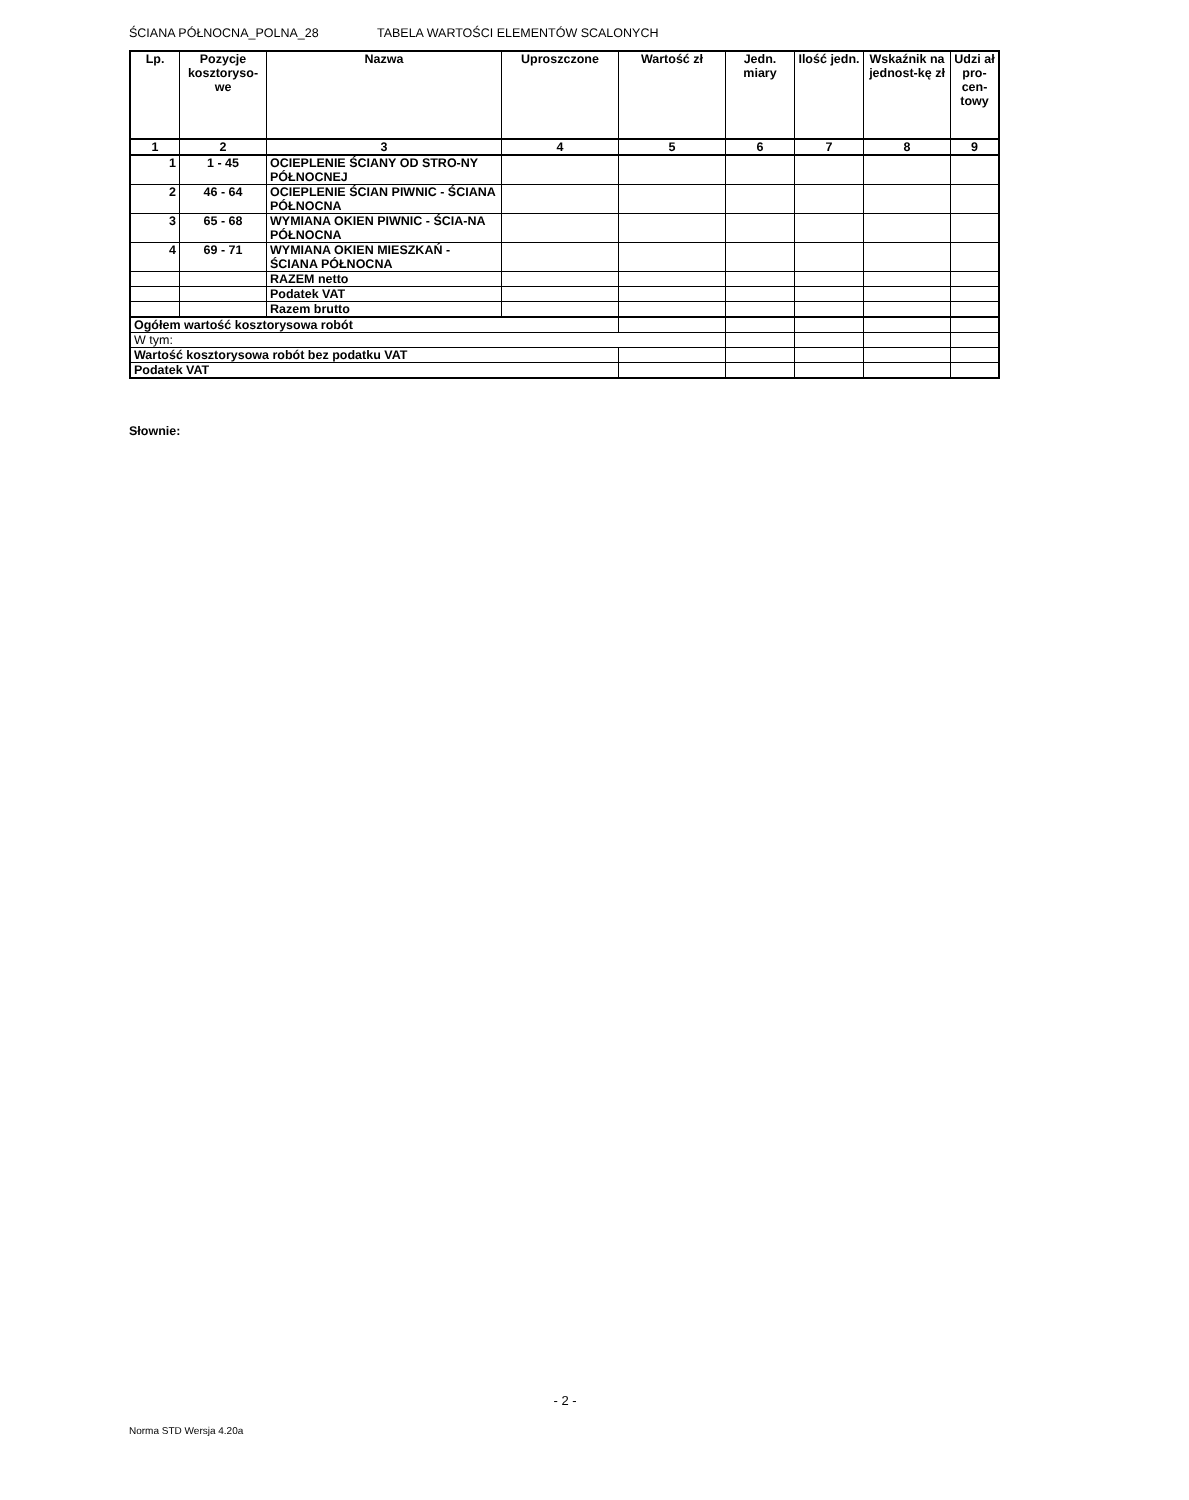ŚCIANA PÓŁNOCNA_POLNA_28 TABELA WARTOŚCI ELEMENTÓW SCALONYCH
| Lp. | Pozycje kosztoryso-we | Nazwa | Uproszczone | Wartość zł | Jedn. miary | Ilość jedn. | Wskaźnik na jednost-kę zł | Udzi ał pro-cen-towy |
| --- | --- | --- | --- | --- | --- | --- | --- | --- |
| 1 | 2 | 3 | 4 | 5 | 6 | 7 | 8 | 9 |
| 1 | 1 - 45 | OCIEPLENIE ŚCIANY OD STRO-NY PÓŁNOCNEJ | | | | | | |
| 2 | 46 - 64 | OCIEPLENIE ŚCIAN PIWNIC - ŚCIANA PÓŁNOCNA | | | | | | |
| 3 | 65 - 68 | WYMIANA OKIEN PIWNIC - ŚCIA-NA PÓŁNOCNA | | | | | | |
| 4 | 69 - 71 | WYMIANA OKIEN MIESZKAŃ - ŚCIANA PÓŁNOCNA | | | | | | |
| | | RAZEM netto | | | | | | |
| | | Podatek VAT | | | | | | |
| | | Razem brutto | | | | | | |
| Ogółem wartość kosztorysowa robót | | | | | | | | |
| W tym: | | | | | | | | |
| Wartość kosztorysowa robót bez podatku VAT | | | | | | | | |
| Podatek VAT | | | | | | | | |
Słownie:
- 2 -
Norma STD Wersja 4.20a